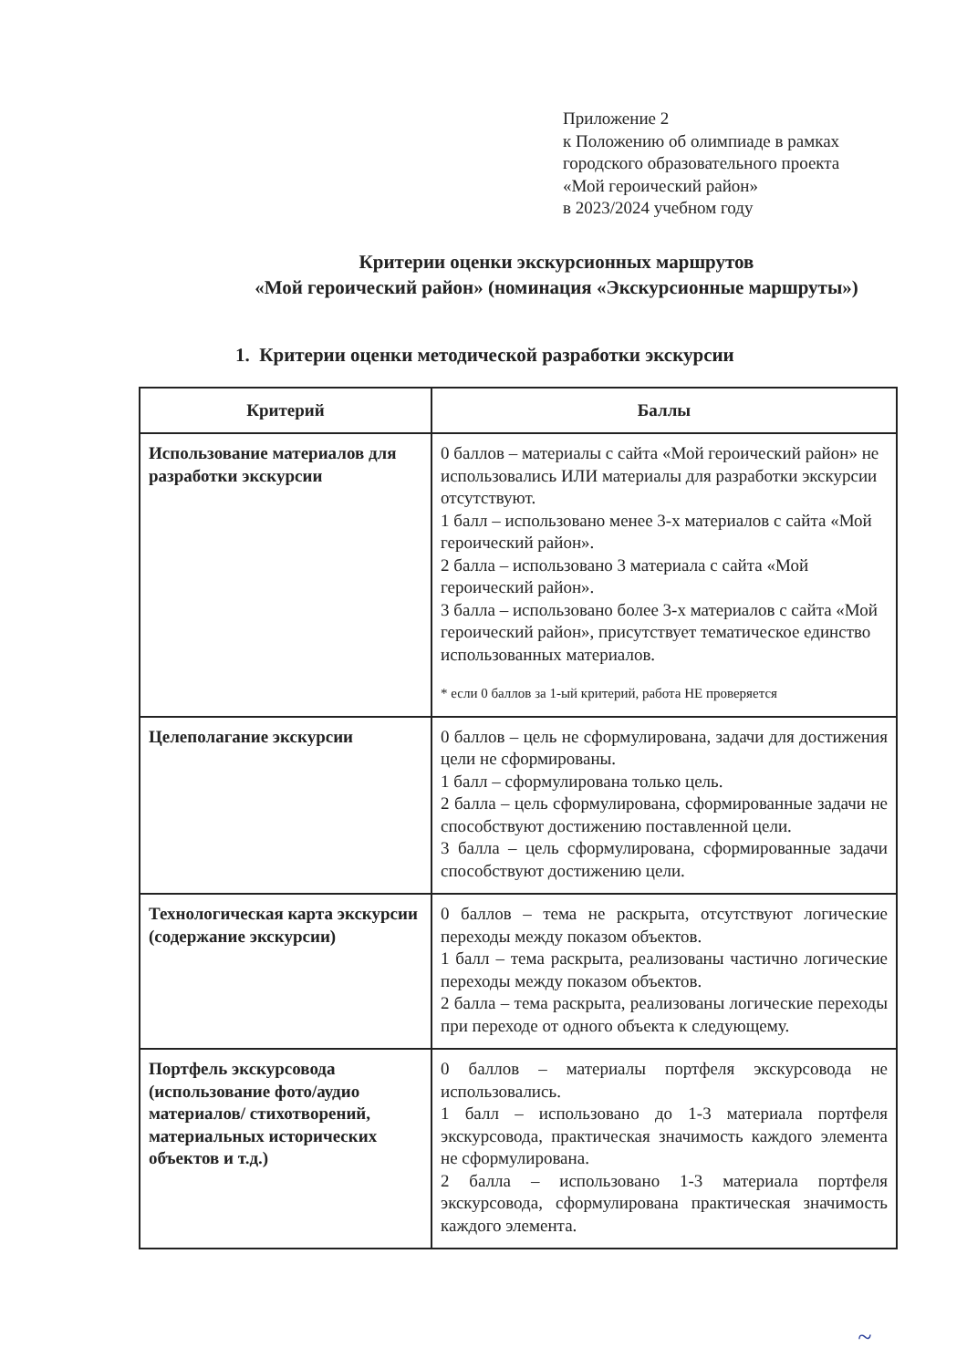Приложение 2
к Положению об олимпиаде в рамках
городского образовательного проекта
«Мой героический район»
в 2023/2024 учебном году
Критерии оценки экскурсионных маршрутов
«Мой героический район» (номинация «Экскурсионные маршруты»)
1. Критерии оценки методической разработки экскурсии
| Критерий | Баллы |
| --- | --- |
| Использование материалов для разработки экскурсии | 0 баллов – материалы с сайта «Мой героический район» не использовались ИЛИ материалы для разработки экскурсии отсутствуют. 1 балл – использовано менее 3-х материалов с сайта «Мой героический район». 2 балла – использовано 3 материала с сайта «Мой героический район». 3 балла – использовано более 3-х материалов с сайта «Мой героический район», присутствует тематическое единство использованных материалов. * если 0 баллов за 1-ый критерий, работа НЕ проверяется |
| Целеполагание экскурсии | 0 баллов – цель не сформулирована, задачи для достижения цели не сформированы. 1 балл – сформулирована только цель. 2 балла – цель сформулирована, сформированные задачи не способствуют достижению поставленной цели. 3 балла – цель сформулирована, сформированные задачи способствуют достижению цели. |
| Технологическая карта экскурсии (содержание экскурсии) | 0 баллов – тема не раскрыта, отсутствуют логические переходы между показом объектов. 1 балл – тема раскрыта, реализованы частично логические переходы между показом объектов. 2 балла – тема раскрыта, реализованы логические переходы при переходе от одного объекта к следующему. |
| Портфель экскурсовода (использование фото/аудио материалов/ стихотворений, материальных исторических объектов и т.д.) | 0 баллов – материалы портфеля экскурсовода не использовались. 1 балл – использовано до 1-3 материала портфеля экскурсовода, практическая значимость каждого элемента не сформулирована. 2 балла – использовано 1-3 материала портфеля экскурсовода, сформулирована практическая значимость каждого элемента. |
~